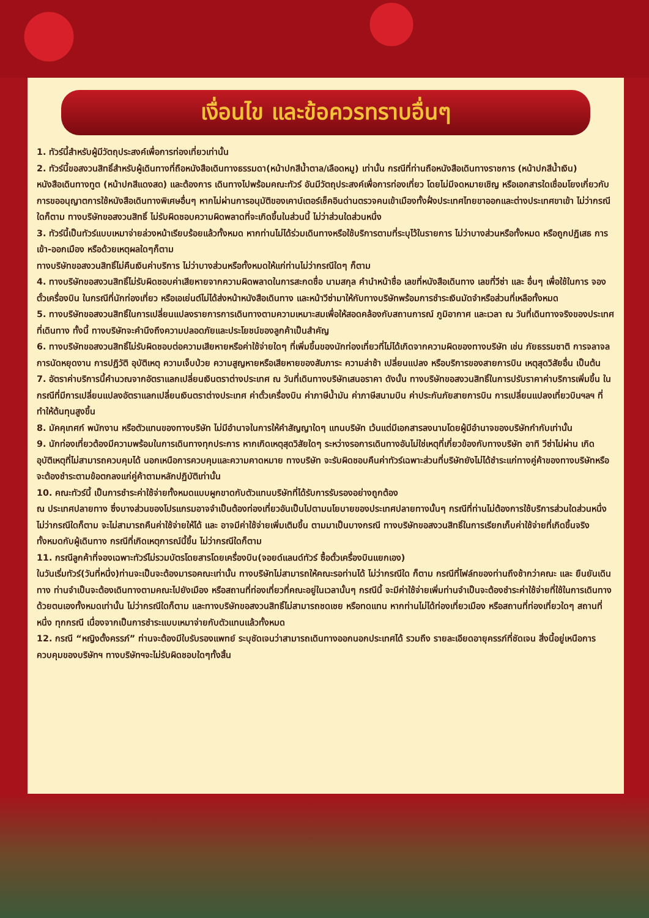เงื่อนไข และข้อควรทราบอื่นๆ
1. ทัวร์นี้สำหรับผู้มีวัตถุประสงค์เพื่อการท่องเที่ยวเท่านั้น
2. ทัวร์นี้ขอสงวนสิทธิ์สำหรับผู้เดินทางที่ถือหนังสือเดินทางธรรมดา(หน้าปกสีน้ำตาล/เลือดหมู) เท่านั้น กรณีที่ท่านถือหนังสือเดินทางราชการ (หน้าปกสีน้ำเงิน) หนังสือเดินทางทูต (หน้าปกสีแดงสด) และต้องการ เดินทางไปพร้อมคณะทัวร์ อันมีวัตถุประสงค์เพื่อการท่องเที่ยว โดยไม่มีจดหมายเชิญ หรือเอกสารใดเชื่อมโยงเกี่ยวกับการขออนุญาตการใช้หนังสือเดินทางพิเศษอื่นๆ หากไม่ผ่านการอนุมัติของเคาน์เตอร์เช็คอินด่านตรวจคนเข้าเมืองทั้งฝั่งประเทศไทยขาออกและต่างประเทศขาเข้า ไม่ว่ากรณีใดก็ตาม ทางบริษัทขอสงวนสิทธิ์ ไม่รับผิดชอบความผิดพลาดที่จะเกิดขึ้นในส่วนนี้ ไม่ว่าส่วนใดส่วนหนึ่ง
3. ทัวร์นี้เป็นทัวร์แบบเหมาจ่ายล่วงหน้าเรียบร้อยแล้วทั้งหมด หากท่านไม่ได้ร่วมเดินทางหรือใช้บริการตามที่ระบุไว้ในรายการ ไม่ว่าบางส่วนหรือทั้งหมด หรือถูกปฏิเสธ การเข้า-ออกเมือง หรือด้วยเหตุผลใดๆก็ตาม
ทางบริษัทขอสงวนสิทธิ์ไม่คืนเงินค่าบริการ ไม่ว่าบางส่วนหรือทั้งหมดให้แก่ท่านไม่ว่ากรณีใดๆ ก็ตาม
4. ทางบริษัทขอสงวนสิทธิ์ไม่รับผิดชอบค่าเสียหายจากความผิดพลาดในการสะกดชื่อ นามสกุล คำนำหน้าชื่อ เลขที่หนังสือเดินทาง เลขที่วีซ่า และ อื่นๆ เพื่อใช้ในการ จองตั๋วเครื่องบิน ในกรณีที่นักท่องเที่ยว หรือเอเย่นต์ไม่ได้ส่งหน้าหนังสือเดินทาง และหน้าวีซ่ามาให้กับทางบริษัทพร้อมการชำระเงินมัดจำหรือส่วนที่เหลือทั้งหมด
5. ทางบริษัทขอสงวนสิทธิ์ในการเปลี่ยนแปลงรายการการเดินทางตามความเหมาะสมเพื่อให้สอดคล้องกับสถานการณ์ ภูมิอากาศ และเวลา ณ วันที่เดินทางจริงของประเทศที่เดินทาง ทั้งนี้ ทางบริษัทจะคำนึงถึงความปลอดภัยและประโยชน์ของลูกค้าเป็นสำคัญ
6. ทางบริษัทขอสงวนสิทธิ์ไม่รับผิดชอบต่อความเสียหายหรือค่าใช้จ่ายใดๆ ที่เพิ่มขึ้นของนักท่องเที่ยวที่ไม่ได้เกิดจากความผิดของทางบริษัท เช่น ภัยธรรมชาติ การจลาจล การนัดหยุดงาน การปฏิวัติ อุบัติเหตุ ความเจ็บป่วย ความสูญหายหรือเสียหายของสัมภาระ ความล่าช้า เปลี่ยนแปลง หรือบริการของสายการบิน เหตุสุดวิสัยอื่น เป็นต้น
7. อัตราค่าบริการนี้คำนวณจากอัตราแลกเปลี่ยนเงินตราต่างประเทศ ณ วันที่เดินทางบริษัทเสนอราคา ดังนั้น ทางบริษัทขอสงวนสิทธิ์ในการปรับราคาค่าบริการเพิ่มขึ้น ในกรณีที่มีการเปลี่ยนแปลงอัตราแลกเปลี่ยนเงินตราต่างประเทศ ค่าตั๋วเครื่องบิน ค่าภาษีน้ำมัน ค่าภาษีสนามบิน ค่าประกันภัยสายการบิน การเปลี่ยนแปลงเที่ยวบินฯลฯ ที่ทำให้ต้นทุนสูงขึ้น
8. มัคคุเทศก์ พนักงาน หรือตัวแทนของทางบริษัท ไม่มีอำนาจในการให้คำสัญญาใดๆ แทนบริษัท เว้นแต่มีเอกสารลงนามโดยผู้มีอำนาจของบริษัทกำกับเท่านั้น
9. นักท่องเที่ยวต้องมีความพร้อมในการเดินทางทุกประการ หากเกิดเหตุสุดวิสัยใดๆ ระหว่างรอการเดินทางอันไม่ใช่เหตุที่เกี่ยวข้องกับทางบริษัท อาทิ วีซ่าไม่ผ่าน เกิดอุบัติเหตุที่ไม่สามารถควบคุมได้ นอกเหนือการควบคุมและความคาดหมาย ทางบริษัท จะรับผิดชอบคืนค่าทัวร์เฉพาะส่วนที่บริษัทยังไม่ได้ชำระแก่ทางคู่ค้าของทางบริษัทหรือจะต้องชำระตามข้อตกลงแก่คู่ค้าตามหลักปฏิบัติเท่านั้น
10. คณะทัวร์นี้ เป็นการชำระค่าใช้จ่ายทั้งหมดแบบผูกขาดกับตัวแทนบริษัทที่ได้รับการรับรองอย่างถูกต้อง
ณ ประเทศปลายทาง ซึ่งบางส่วนของโปรแกรมอาจจำเป็นต้องท่องเที่ยวอันเป็นไปตามนโยบายของประเทศปลายทางนั้นๆ กรณีที่ท่านไม่ต้องการใช้บริการส่วนใดส่วนหนึ่ง ไม่ว่ากรณีใดก็ตาม จะไม่สามารถคืนค่าใช้จ่ายให้ได้ และ อาจมีค่าใช้จ่ายเพิ่มเติมขึ้น ตามมาเป็นบางกรณี ทางบริษัทขอสงวนสิทธิ์ในการเรียกเก็บค่าใช้จ่ายที่เกิดขึ้นจริงทั้งหมดกับผู้เดินทาง กรณีที่เกิดเหตุการณ์นี้ขึ้น ไม่ว่ากรณีใดก็ตาม
11. กรณีลูกค้าที่จองเฉพาะทัวร์ไม่รวมบัตรโดยสารโดยเครื่องบิน(จอยด์แลนด์ทัวร์ ซื้อตั๋วเครื่องบินแยกเอง)
ในวันเริ่มทัวร์(วันที่หนึ่ง)ท่านจะเป็นจะต้องมารอคณะเท่านั้น ทางบริษัทไม่สามารถให้คณะรอท่านได้ ไม่ว่ากรณีใด ก็ตาม กรณีที่ไฟล์ทของท่านถึงช้ากว่าคณะ และ ยืนยันเดินทาง ท่านจำเป็นจะต้องเดินทางตามคณะไปยังเมือง หรือสถานที่ท่องเที่ยวที่คณะอยู่ในเวลานั้นๆ กรณีนี้ จะมีค่าใช้จ่ายเพิ่มท่านจำเป็นจะต้องชำระค่าใช้จ่ายที่ใช้ในการเดินทางด้วยตนเองทั้งหมดเท่านั้น ไม่ว่ากรณีใดก็ตาม และทางบริษัทขอสงวนสิทธิ์ไม่สามารถชดเชย หรือทดแทน หากท่านไม่ได้ท่องเที่ยวเมือง หรือสถานที่ท่องเที่ยวใดๆ สถานที่หนึ่ง ทุกกรณี เนื่องจากเป็นการชำระแบบเหมาจ่ายกับตัวแทนแล้วทั้งหมด
12. กรณี “หญิงตั้งครรภ์” ท่านจะต้องมีใบรับรองแพทย์ ระบุชัดเจนว่าสามารถเดินทางออกนอกประเทศได้ รวมถึง รายละเอียดอายุครรภ์ที่ชัดเจน สิ่งนี้อยู่เหนือการควบคุมของบริษัทฯ ทางบริษัทฯจะไม่รับผิดชอบใดๆทั้งสิ้น